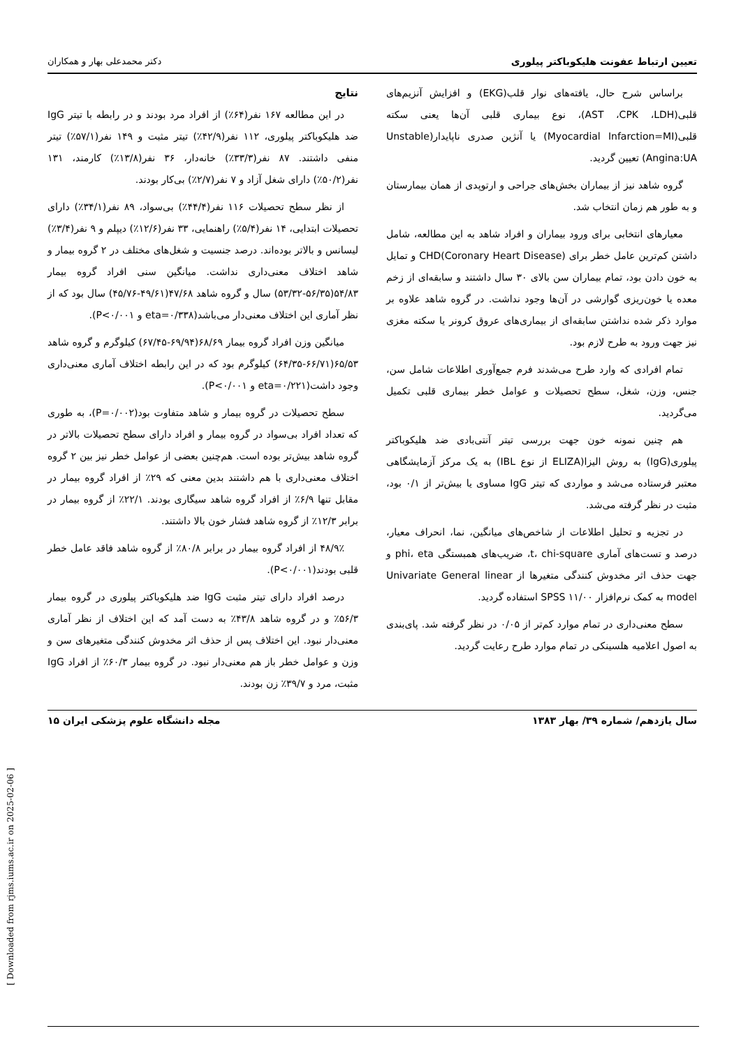تعیین ارتباط عفونت هلیکوباکتر پیلوری دکتر محمدعلی بهار و همکاران
براساس شرح حال، یافته‌های نوار قلب(EKG) و افزایش آنزیم‌های قلبی(AST ،CPK ،LDH)، نوع بیماری قلبی آن‌ها یعنی سکته قلبی(Myocardial Infarction=MI) یا آنژین صدری ناپایدار(Unstable Angina:UA) تعیین گردید.
گروه شاهد نیز از بیماران بخش‌های جراحی و ارتوپدی از همان بیمارستان و به طور هم زمان انتخاب شد.
معیارهای انتخابی برای ورود بیماران و افراد شاهد به این مطالعه، شامل داشتن کم‌ترین عامل خطر برای CHD(Coronary Heart Disease) و تمایل به خون دادن بود، تمام بیماران سن بالای ۳۰ سال داشتند و سابقه‌ای از زخم معده یا خون‌ریزی گوارشی در آن‌ها وجود نداشت. در گروه شاهد علاوه بر موارد ذکر شده نداشتن سابقه‌ای از بیماری‌های عروق کرونر یا سکته مغزی نیز جهت ورود به طرح لازم بود.
تمام افرادی که وارد طرح می‌شدند فرم جمع‌آوری اطلاعات شامل سن، جنس، وزن، شغل، سطح تحصیلات و عوامل خطر بیماری قلبی تکمیل می‌گردید.
هم چنین نمونه خون جهت بررسی تیتر آنتی‌بادی ضد هلیکوباکتر پیلوری(IgG) به روش الیزا(ELIZA از نوع IBL) به یک مرکز آزمایشگاهی معتبر فرستاده می‌شد و مواردی که تیتر IgG مساوی یا بیش‌تر از ۰/۱ بود، مثبت در نظر گرفته می‌شد.
در تجزیه و تحلیل اطلاعات از شاخص‌های میانگین، نما، انحراف معیار، درصد و تست‌های آماری t، chi-square، ضریب‌های همبستگی phi، eta و جهت حذف اثر مخدوش کنندگی متغیرها از Univariate General linear model به کمک نرم‌افزار SPSS ۱۱/۰۰ استفاده گردید.
سطح معنی‌داری در تمام موارد کم‌تر از ۰/۰۵ در نظر گرفته شد. پای‌بندی به اصول اعلامیه هلسینکی در تمام موارد طرح رعایت گردید.
نتایج
در این مطالعه ۱۶۷ نفر(۶۴٪) از افراد مرد بودند و در رابطه با تیتر IgG ضد هلیکوباکتر پیلوری، ۱۱۲ نفر(۴۲/۹٪) تیتر مثبت و ۱۴۹ نفر(۵۷/۱٪) تیتر منفی داشتند. ۸۷ نفر(۳۳/۳٪) خانه‌دار، ۳۶ نفر(۱۳/۸٪) کارمند، ۱۳۱ نفر(۵۰/۲٪) دارای شغل آزاد و ۷ نفر(۲/۷٪) بی‌کار بودند.
از نظر سطح تحصیلات ۱۱۶ نفر(۴۴/۴٪) بی‌سواد، ۸۹ نفر(۳۴/۱٪) دارای تحصیلات ابتدایی، ۱۴ نفر(۵/۴٪) راهنمایی، ۳۳ نفر(۱۲/۶٪) دیپلم و ۹ نفر(۳/۴٪) لیسانس و بالاتر بوده‌اند. درصد جنسیت و شغل‌های مختلف در ۲ گروه بیمار و شاهد اختلاف معنی‌داری نداشت. میانگین سنی افراد گروه بیمار ۵۴/۸۳(۵۶/۳۵-۵۳/۳۲) سال و گروه شاهد ۴۷/۶۸(۴۹/۶۱-۴۵/۷۶) سال بود که از نظر آماری این اختلاف معنی‌دار می‌باشد(eta=۰/۳۳۸ و P<۰/۰۰۱).
میانگین وزن افراد گروه بیمار ۶۸/۶۹(۶۹/۹۴-۶۷/۴۵) کیلوگرم و گروه شاهد ۶۵/۵۳(۶۶/۷۱-۶۴/۳۵) کیلوگرم بود که در این رابطه اختلاف آماری معنی‌داری وجود داشت(eta=۰/۲۲۱ و P<۰/۰۰۱).
سطح تحصیلات در گروه بیمار و شاهد متفاوت بود(P=۰/۰۰۲)، به طوری که تعداد افراد بی‌سواد در گروه بیمار و افراد دارای سطح تحصیلات بالاتر در گروه شاهد بیش‌تر بوده است. هم‌چنین بعضی از عوامل خطر نیز بین ۲ گروه اختلاف معنی‌داری با هم داشتند بدین معنی که ۲۹٪ از افراد گروه بیمار در مقابل تنها ۶/۹٪ از افراد گروه شاهد سیگاری بودند. ۲۲/۱٪ از گروه بیمار در برابر ۱۲/۳٪ از گروه شاهد فشار خون بالا داشتند.
۴۸/۹٪ از افراد گروه بیمار در برابر ۸۰/۸٪ از گروه شاهد فاقد عامل خطر قلبی بودند(P<۰/۰۰۱).
درصد افراد دارای تیتر مثبت IgG ضد هلیکوباکتر پیلوری در گروه بیمار ۵۶/۳٪ و در گروه شاهد ۴۳/۸٪ به دست آمد که این اختلاف از نظر آماری معنی‌دار نبود. این اختلاف پس از حذف اثر مخدوش کنندگی متغیرهای سن و وزن و عوامل خطر باز هم معنی‌دار نبود. در گروه بیمار ۶۰/۳٪ از افراد IgG مثبت، مرد و ۳۹/۷٪ زن بودند.
سال یازدهم/ شماره ۳۹/ بهار ۱۳۸۳ مجله دانشگاه علوم پزشکی ایران ۱۵
[ Downloaded from rjms.iums.ac.ir on 2025-02-06 ]